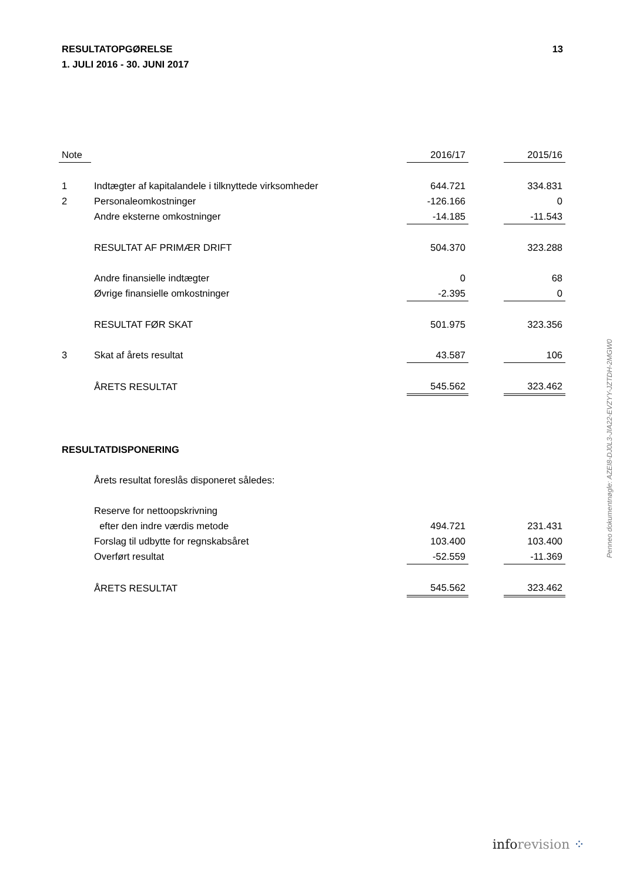RESULTATOPGØRELSE
1. JULI 2016 - 30. JUNI 2017
13
| Note | | 2016/17 | | 2015/16 |
| 1 | Indtægter af kapitalandele i tilknyttede virksomheder | 644.721 | | 334.831 |
| 2 | Personaleomkostninger | -126.166 | | 0 |
| | Andre eksterne omkostninger | -14.185 | | -11.543 |
| | RESULTAT AF PRIMÆR DRIFT | 504.370 | | 323.288 |
| | Andre finansielle indtægter | 0 | | 68 |
| | Øvrige finansielle omkostninger | -2.395 | | 0 |
| | RESULTAT FØR SKAT | 501.975 | | 323.356 |
| 3 | Skat af årets resultat | 43.587 | | 106 |
| | ÅRETS RESULTAT | 545.562 | | 323.462 |
| RESULTATDISPONERING | | | | |
| | Årets resultat foreslås disponeret således: | | | |
| | Reserve for nettoopskrivning | | | |
| | efter den indre værdis metode | 494.721 | | 231.431 |
| | Forslag til udbytte for regnskabsåret | 103.400 | | 103.400 |
| | Overført resultat | -52.559 | | -11.369 |
| | ÅRETS RESULTAT | 545.562 | | 323.462 |
Penneo dokumentnøgle: AZEI8-DJ0L3-JIA22-EVZYY-JZTDH-2MGW0
info revision ⁘